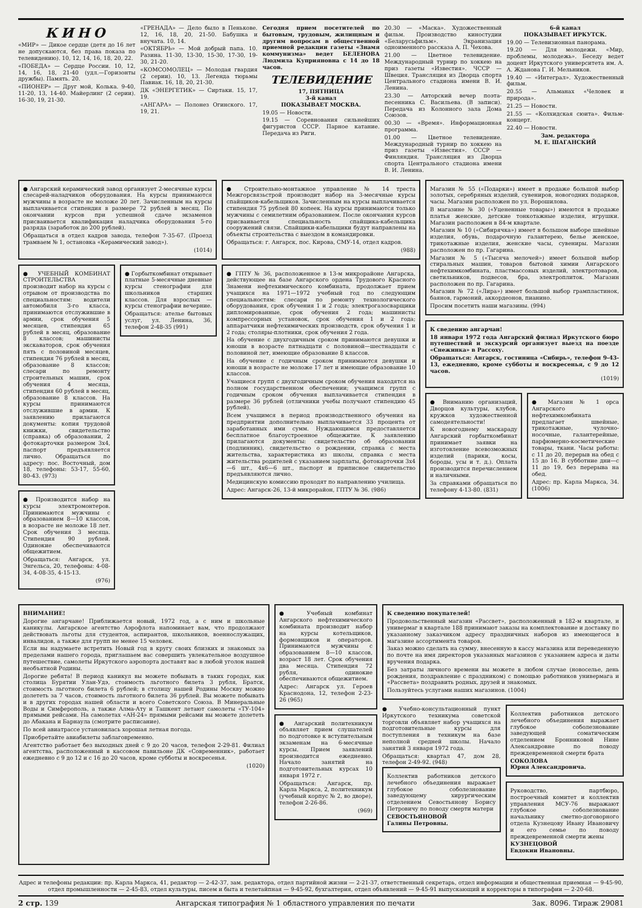КИНО
«МИР» — Дикое сердце (детя до 16 лет не допускаются, без права показа по телевидению). 10, 12, 14, 16, 18, 20, 22.
«ПОБЕДА» — Сердце России. 10, 12, 14, 16, 18, 21-40 (удл.—Горизонты дружбы). Память. 20.
«ПИОНЕР» — Друг мой, Колька. 9-40, 11-20, 13, 14-40. Майерлинг (2 серии). 16-30, 19, 21-30.
«ГРЕНАДА» — Дело было в Пенькове. 12, 16, 18, 20, 21-50. Бабушка и внучата. 10, 14.
«ОКТЯБРЬ» — Мой добрый папа. 10. Разина. 11-30, 13-30, 15-30, 17-30, 19-30, 21-20.
«КОМСОМОЛЕЦ» — Молодая гвардия (2 серии). 10, 13. Легенда тюрьмы Павиак. 16, 18, 20, 21-30.
ДК «ЭНЕРГЕТИК» — Сиртаки. 15, 17, 19.
«АНГАРА» — Полонез Огинского. 17, 19, 21.
Сегодня прием посетителей по бытовым, трудовым, жилищным и другим вопросам в общественной приемной редакции газеты «Знамя коммунизма» ведет БЕЛЕНОВА Людмила Куприяновна с 14 до 18 часов.
ТЕЛЕВИДЕНИЕ
17, ПЯТНИЦА
3-й канал
ПОКАЗЫВАЕТ МОСКВА.
19.05 — Новости.
19.15 — Соревнования сильнейших фигуристов СССР. Парное катание. Передача из Риги.
20.30 — «Маска». Художественный фильм. Производство киностудии «Беларусьфильм». Экранизация одноименного рассказа А. П. Чехова.
21.00 — Цветное телевидение. Международный турнир по хоккею на приз газеты «Известия». ЧССР — Швеция. Трансляция из Дворца спорта Центрального стадиона имени В. И. Ленина.
23.30 — Авторский вечер поэта-песенника С. Васильева. (В записи). Передача из Колонного зала Дома Союзов.
00.30 — «Время». Информационная программа.
01.00 — Цветное телевидение. Международный турнир по хоккею на приз газеты «Известия». СССР — Финляндия. Трансляция из Дворца спорта Центрального стадиона имени В. И. Ленина.
6-й канал
ПОКАЗЫВАЕТ ИРКУТСК.
19.00 — Телевизионная панорама.
19.20 — Для молодежи. «Мир, проблемы, молодежь». Беседу ведет доцент Иркутского университета им. А. А. Жданова Г. И. Мельников.
19.40 — «Интеграл». Художественный фильм.
20.55 — Альманах «Человек и природа».
21.25 — Новости.
21.55 — «Колхидская сюита». Фильм-концерт.
22.40 — Новости.
Зам. редактора
М. Е. ШАГАНСКИЙ
● Ангарский керамический завод организует 2-месячные курсы слесарей-наладчиков оборудования. На курсы принимаются мужчины в возрасте не моложе 20 лет. Зачисленным на курсы выплачивается стипендия в размере 72 рублей в месяц. По окончании курсов при успешной сдаче экзаменов присваивается квалификация наладчика оборудования 5-го разряда (заработок до 200 рублей).
Обращаться в отдел кадров завода, телефон 7-35-67. (Проезд трамваем № 1, остановка «Керамический завод»).
(1014)
● УЧЕБНЫЙ КОМБИНАТ СТРОИТЕЛЬСТВА производит набор на курсы с отрывом от производства по специальностям: водители автомобиля 3-го класса, принимаются отслужившие в армии, срок обучения 5 месяцев, стипендия 65 рублей в месяц, образование 8 классов; машинисты экскаваторов, срок обучения пять с половиной месяцев, стипендия 76 рублей в месяц, образование 8 классов; слесари по ремонту строительных машин, срок обучения 4 месяца, стипендия 60 рублей в месяц, образование 8 классов. На курсы принимаются отслужившие в армии. К заявлению прилагаются документы: копия трудовой книжки, свидетельство (справка) об образовании, 2 фотокарточки размером 3х4, паспорт предъявляется лично. Обращаться по адресу: пос. Восточный, дом 18, телефоны: 53-17, 55-60, 80-43. (973)
● Производится набор на курсы электромонтеров. Принимаются мужчины с образованием 8—10 классов, в возрасте не моложе 18 лет. Срок обучения 3 месяца. Стипендия 90 рублей. Одинокие обеспечиваются общежитием.
Обращаться: Ангарск, ул. Энгельса, 20, телефоны: 4-08-34, 4-08-35, 4-15-13.
(976)
● Горбыткомбинат открывает платные 5-месячные дневные курсы стенографии для школьников старших классов. Для взрослых — курсы стенографии вечерние.
Обращаться: ателье бытовых услуг, ул. Ленина, 36, телефон 2-48-35 (991)
● Строительно-монтажное управление № 14 треста Межгорсвязьстрой производит набор на 3-месячные курсы спайщиков-кабельщиков. Зачисленным на курсы выплачивается стипендия 75 рублей 80 копеек. На курсы принимаются только мужчины с семилетним образованием. После окончания курсов присваивается специальность спайщика-кабельщика сооружений связи. Спайщики-кабельщики будут направлены на объекты строительства с выездом в командировки.
Обращаться: г. Ангарск, пос. Кирова, СМУ-14, отдел кадров.
(988)
● ГПТУ № 36, расположенное в 13-м микрорайоне Ангарска, действующее на базе Ангарского ордена Трудового Красного Знамени нефтехимического комбината, продолжает прием учащихся на 1971—1972 учебный год по следующим специальностям: слесари по ремонту технологического оборудования, срок обучения 1 и 2 года; электрогазосварщики дипломированные, срок обучения 2 года; машинисты компрессорных установок, срок обучения 1 и 2 года; аппаратчики нефтехимических производств, срок обучения 1 и 2 года; столяры-плотники, срок обучения 2 года.
На обучение с двухгодичным сроком принимаются девушки и юноши в возрасте пятнадцати с половиной—шестнадцати с половиной лет, имеющие образование 8 классов.
На обучение с годичным сроком принимаются девушки и юноши в возрасте не моложе 17 лет и имеющие образование 10 классов.
Учащиеся групп с двухгодичным сроком обучения находятся на полном государственном обеспечении; учащимся групп с годичным сроком обучения выплачивается стипендия в размере 36 рублей (отличники учебы получают стипендию 45 рублей).
Всем учащимся в период производственного обучения на предприятии дополнительно выплачивается 33 процента от заработанных ими сумм. Нуждающимся предоставляется бесплатное благоустроенное общежитие. К заявлению прилагаются документы: свидетельство об образовании (подлинник), свидетельство о рождении, справка с места жительства, характеристика из школы, справка с места жительства родителей с указанием зарплаты, фотокарточки 3х4—6 шт., 4х6—6 шт., паспорт и приписное свидетельство предъявляются лично.
Медицинскую комиссию проходят по направлению училища.
Адрес: Ангарск-26, 13-й микрорайон, ГПТУ № 36. (986)
Магазин № 55 («Подарки») имеет в продаже большой выбор золотых, серебряных изделий, сувениров, новогодних подарков, часы. Магазин расположен по ул. Ворошилова.
В магазине № 30 («Уцененные товары») имеются в продаже платья женские, детские тонкотажные изделия, игрушки. Магазин расположен в 84-м квартале.
Магазин № 10 («Сибирячка») имеет в большом выборе швейные изделия, обувь, подарочную галантерею, белье женское, трикотажные изделия, женские часы, сувениры. Магазин расположен по пр. Гагарина.
Магазин № 5 («Тысяча мелочей») имеет большой выбор стиральных машин, товаров бытовой химии Ангарского нефтехимкомбината, пластмассовых изделий, электротоваров, светильников, подвесов, бра, электроплиток. Магазин расположен по пр. Гагарина.
Магазин № 72 («Лира») имеет большой выбор грампластинок, баянов, гармоний, аккордеонов, пианино.
Просим посетить наши магазины. (994)
К сведению ангарчан!
18 января 1972 года Ангарский филиал Иркутского бюро путешествий и экскурсий организует выезд на поезде «Снежинка» в Рассоху.
Обращаться: Ангарск, гостиница «Сибирь», телефон 9-43-13, ежедневно, кроме субботы и воскресенья, с 9 до 12 часов.
(1019)
● Вниманию организаций, Дворцов культуры, клубов, кружков художественной самодеятельности!
К новогоднему маскараду Ангарский горбыткомбинат принимает заявки на изготовление всевозможных изделий (парики, косы, бороды, усы и т. д.). Оплата производится перечислением и наличными.
За справками обращаться по телефону 4-13-80. (831)
● Магазин № 1 орса Ангарского нефтехимкомбината предлагает швейные, трикотажные, чулочно-носочные, галантерейные, парфюмерно-косметические товары, ткани. Часы работы: с 11 до 20, перерыв на обед с 15 до 16. В субботние дни—с 11 до 19, без перерыва на обед.
Адрес: пр. Карла Маркса, 34. (1006)
ВНИМАНИЕ!
Дорогие ангарчане! Приближается новый, 1972 год, а с ним и школьные каникулы. Ангарское агентство Аэрофлота напоминает вам, что продолжают действовать льготы для студентов, аспирантов, школьников, военнослужащих, инвалидов, а также для групп не менее 15 человек.
Если вы надумаете встретить Новый год в кругу своих близких и знакомых за пределами нашего города, приглашаем вас совершить увлекательное воздушное путешествие, самолеты Иркутского аэропорта доставят вас в любой уголок нашей необъятной Родины.
Дорогие ребята! В период каникул вы можете побывать в таких городах, как столица Бурятии Улан-Удэ, стоимость льготного билета 3 рубля, Братск, стоимость льготного билета 6 рублей; в столицу нашей Родины Москву можно долететь за 7 часов, стоимость льготного билета 36 рублей. Вы можете побывать и в других городах нашей области и всего Советского Союза. В Минеральные Воды и Симферополь, а также Алма-Ату и Ташкент летают самолеты «ТУ-104» прямыми рейсами. На самолетах «АН-24» прямыми рейсами вы можете долететь до Абакана и Барнаула (смотрите расписание).
По всей авиатрассе установилась хорошая летная погода.
Приобретайте авиабилеты заблаговременно.
Агентство работает без выходных дней с 9 до 20 часов, телефон 2-29-81. Филиал агентства, расположенный в кассовом павильоне ДК «Современник», работает ежедневно с 9 до 12 и с 16 до 20 часов, кроме субботы и воскресенья.
(1020)
● Учебный комбинат Ангарского нефтехимического комбината производит набор на курсы котельщиков, формовщиков и операторов. Принимаются мужчины с образованием 8—10 классов, возраст 18 лет. Срок обучения два месяца. Стипендия 72 рубля, одинокие обеспечиваются общежитием.
Адрес: Ангарск ул. Героев Краснодона, 12, телефон 2-23-26 (965)
● Ангарский политехникум объявляет прием слушателей по подготовке к вступительным экзаменам на 6-месячные курсы. Прием заявлений производится ежедневно. Начало занятий на подготовительных курсах 10 января 1972 г.
Обращаться: Ангарск, пр. Карла Маркса, 2, политехникум (учебный корпус № 2, во дворе), телефон 2-26-86.
(969)
К сведению покупателей!
Продовольственный магазин «Рассвет», расположенный в 182-м квартале, и универмаг в квартале 188 принимают заказы на комплектование и доставку по указанному заказчиком адресу праздничных наборов из имеющегося в магазине ассортимента товаров.
Заказ можно сделать на сумму, внесенную в кассу магазина или переведенную по почте на имя директоров указанных магазинов с указанием адреса и даты вручения подарка.
Без затраты личного времени вы можете в любом случае (новоселье, день рождения, поздравление с праздником) с помощью работников универмага и «Рассвета» поздравить родных, друзей и знакомых.
Пользуйтесь услугами наших магазинов. (1004)
● Учебно-консультационный пункт Иркутского техникума советской торговли объявляет набор учащихся на подготовительные курсы для поступления в техникум на базе неполной средней школы. Начало занятий 3 января 1972 года.
Обращаться: квартал 47, дом 28, телефон 2-49-92. (948)
Коллектив работников детского лечебного объединения выражает глубокое соболезнование заведующему хирургическим отделением Севостьянову Борису Петровичу по поводу смерти матери
СЕВОСТЬЯНОВОЙ
Галины Петровны.
Коллектив работников детского лечебного объединения выражает глубокое соболезнование заведующей соматическим отделением Бронниковой Нине Александровне по поводу преждевременной смерти брата
СОКОЛОВА
Юрия Александровича.
Руководство, партбюро, построечный комитет и коллектив управления МСУ-76 выражают глубокое соболезнование начальнику сметно-договорного отдела Кузнецову Ивану Ивановичу и его семье по поводу преждевременной смерти жены
КУЗНЕЦОВОЙ
Евдокии Ивановны.
Адрес и телефоны редакции: пр. Карла Маркса, 41, редактор — 2-42-37, зам. редактора, отдел партийной жизни — 2-21-37, ответственный секретарь, отдел информации и общественная приемная — 9-45-90, отдел промышленности — 2-45-83, отдел культуры, писем и быта и телетайпная — 9-45-92, бухгалтерия, отдел объявлений — 9-45-91 выпускающий и корректоры в типографии — 2-20-68.
2 стр. 139 Ангарская типография № 1 областного управления по печати Зак. 8096. Тираж 29081